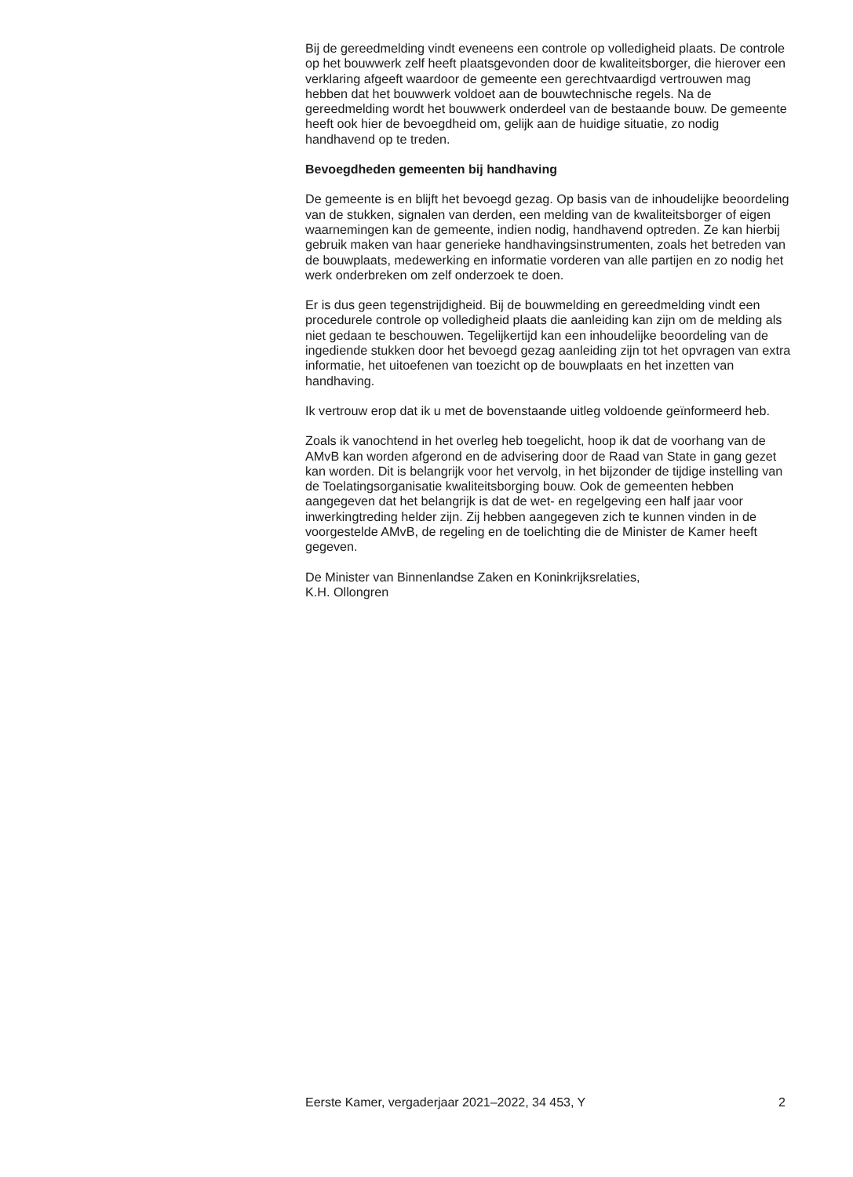Bij de gereedmelding vindt eveneens een controle op volledigheid plaats. De controle op het bouwwerk zelf heeft plaatsgevonden door de kwaliteitsborger, die hierover een verklaring afgeeft waardoor de gemeente een gerechtvaardigd vertrouwen mag hebben dat het bouwwerk voldoet aan de bouwtechnische regels. Na de gereedmelding wordt het bouwwerk onderdeel van de bestaande bouw. De gemeente heeft ook hier de bevoegdheid om, gelijk aan de huidige situatie, zo nodig handhavend op te treden.
Bevoegdheden gemeenten bij handhaving
De gemeente is en blijft het bevoegd gezag. Op basis van de inhoudelijke beoordeling van de stukken, signalen van derden, een melding van de kwaliteitsborger of eigen waarnemingen kan de gemeente, indien nodig, handhavend optreden. Ze kan hierbij gebruik maken van haar generieke handhavingsinstrumenten, zoals het betreden van de bouwplaats, medewerking en informatie vorderen van alle partijen en zo nodig het werk onderbreken om zelf onderzoek te doen.
Er is dus geen tegenstrijdigheid. Bij de bouwmelding en gereedmelding vindt een procedurele controle op volledigheid plaats die aanleiding kan zijn om de melding als niet gedaan te beschouwen. Tegelijkertijd kan een inhoudelijke beoordeling van de ingediende stukken door het bevoegd gezag aanleiding zijn tot het opvragen van extra informatie, het uitoefenen van toezicht op de bouwplaats en het inzetten van handhaving.
Ik vertrouw erop dat ik u met de bovenstaande uitleg voldoende geïnformeerd heb.
Zoals ik vanochtend in het overleg heb toegelicht, hoop ik dat de voorhang van de AMvB kan worden afgerond en de advisering door de Raad van State in gang gezet kan worden. Dit is belangrijk voor het vervolg, in het bijzonder de tijdige instelling van de Toelatingsorganisatie kwaliteitsborging bouw. Ook de gemeenten hebben aangegeven dat het belangrijk is dat de wet- en regelgeving een half jaar voor inwerkingtreding helder zijn. Zij hebben aangegeven zich te kunnen vinden in de voorgestelde AMvB, de regeling en de toelichting die de Minister de Kamer heeft gegeven.
De Minister van Binnenlandse Zaken en Koninkrijksrelaties,
K.H. Ollongren
Eerste Kamer, vergaderjaar 2021–2022, 34 453, Y 2